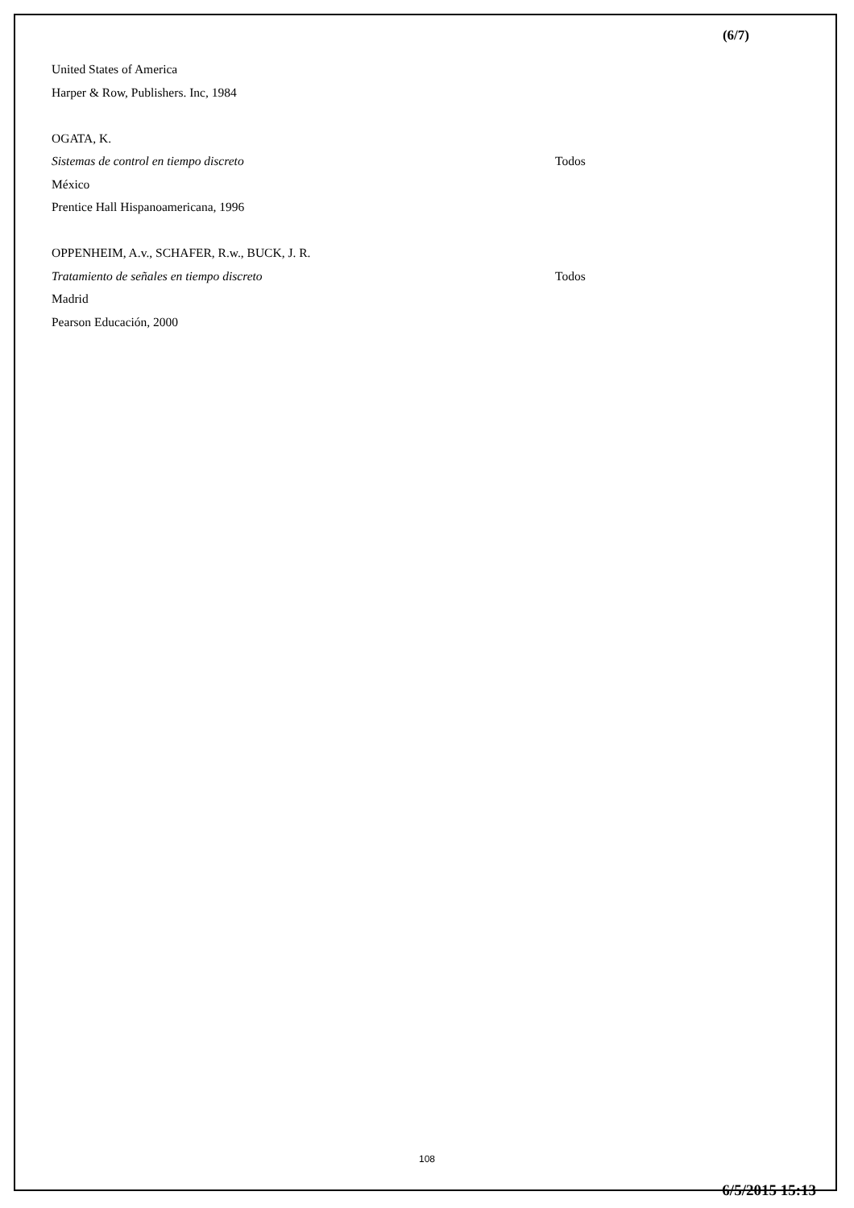(6/7)
United States of America
Harper & Row, Publishers. Inc, 1984
OGATA, K.
Sistemas de control en tiempo discreto Todos
México
Prentice Hall Hispanoamericana, 1996
OPPENHEIM, A.v., SCHAFER, R.w., BUCK, J. R.
Tratamiento de señales en tiempo discreto Todos
Madrid
Pearson Educación, 2000
108
6/5/2015 15:13